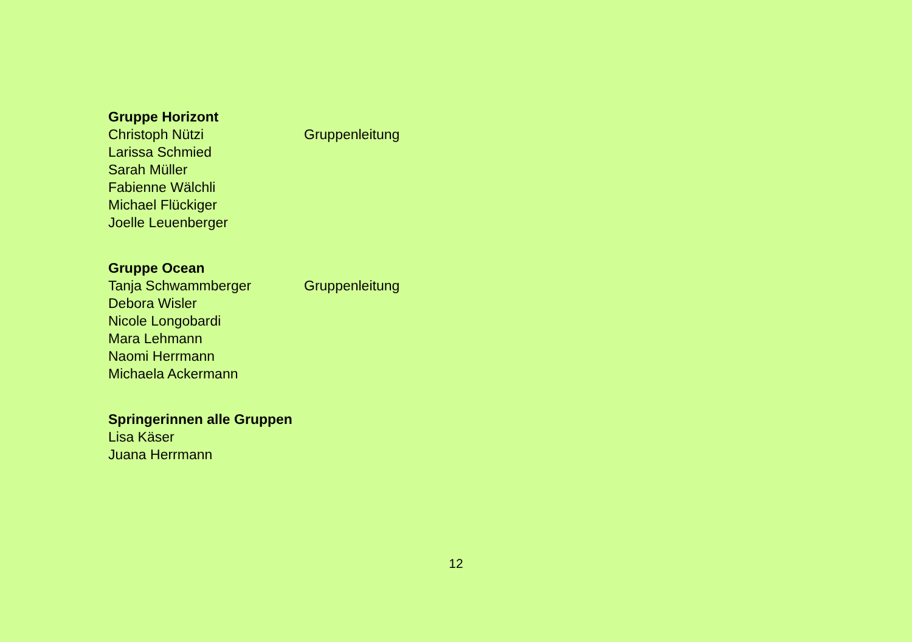Gruppe Horizont
Christoph Nützi Gruppenleitung
Larissa Schmied
Sarah Müller
Fabienne Wälchli
Michael Flückiger
Joelle Leuenberger
Gruppe Ocean
Tanja Schwammberger Gruppenleitung
Debora Wisler
Nicole Longobardi
Mara Lehmann
Naomi Herrmann
Michaela Ackermann
Springerinnen alle Gruppen
Lisa Käser
Juana Herrmann
12